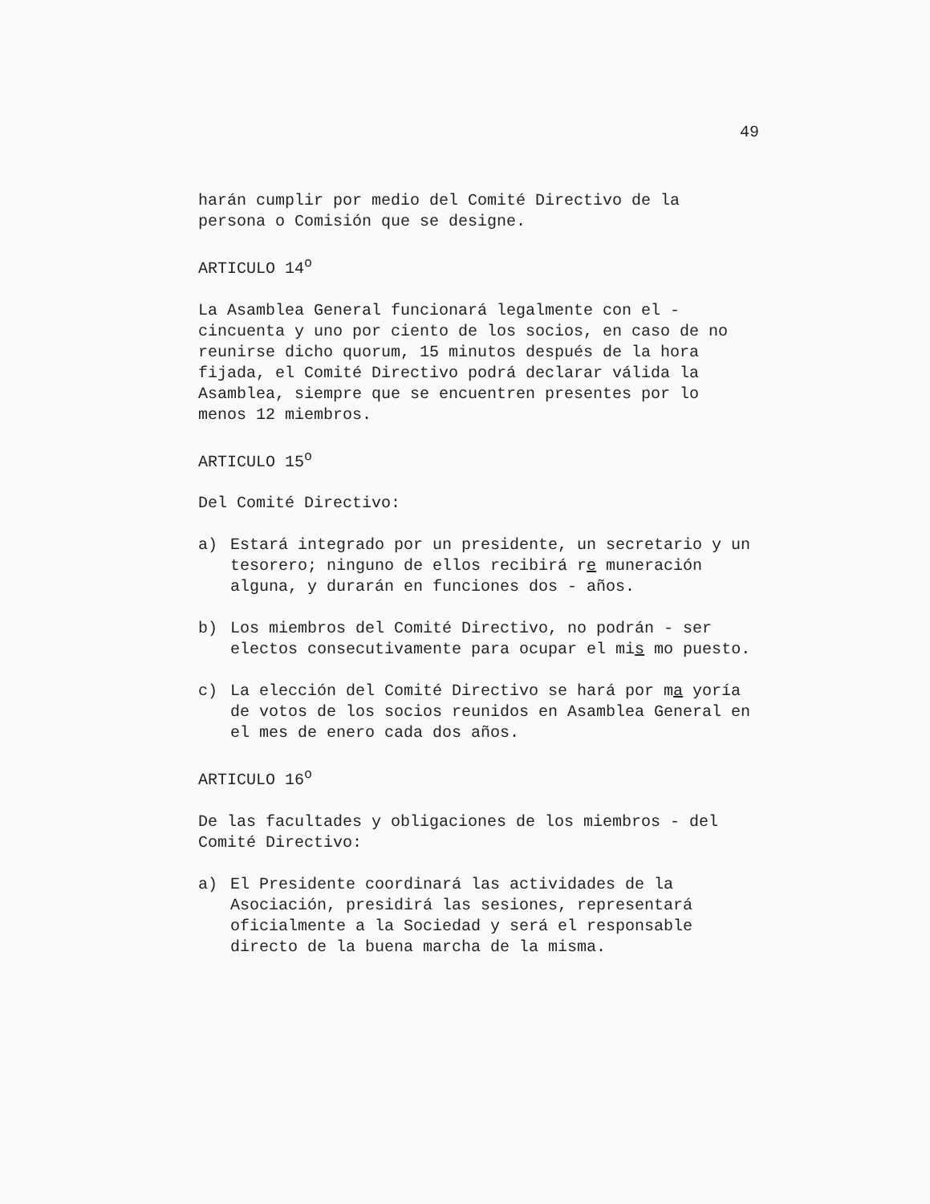49
harán cumplir por medio del Comité Directivo de la persona o Comisión que se designe.
ARTICULO 14<sup>o</sup>
La Asamblea General funcionará legalmente con el - cincuenta y uno por ciento de los socios, en caso de no reunirse dicho quorum, 15 minutos después de la hora fijada, el Comité Directivo podrá declarar válida la Asamblea, siempre que se encuentren presentes por lo menos 12 miembros.
ARTICULO 15<sup>o</sup>
Del Comité Directivo:
a) Estará integrado por un presidente, un secretario y un tesorero; ninguno de ellos recibirá re muneración alguna, y durarán en funciones dos - años.
b) Los miembros del Comité Directivo, no podrán - ser electos consecutivamente para ocupar el mis mo puesto.
c) La elección del Comité Directivo se hará por ma yoría de votos de los socios reunidos en Asamblea General en el mes de enero cada dos años.
ARTICULO 16<sup>o</sup>
De las facultades y obligaciones de los miembros - del Comité Directivo:
a) El Presidente coordinará las actividades de la Asociación, presidirá las sesiones, representará oficialmente a la Sociedad y será el responsable directo de la buena marcha de la misma.